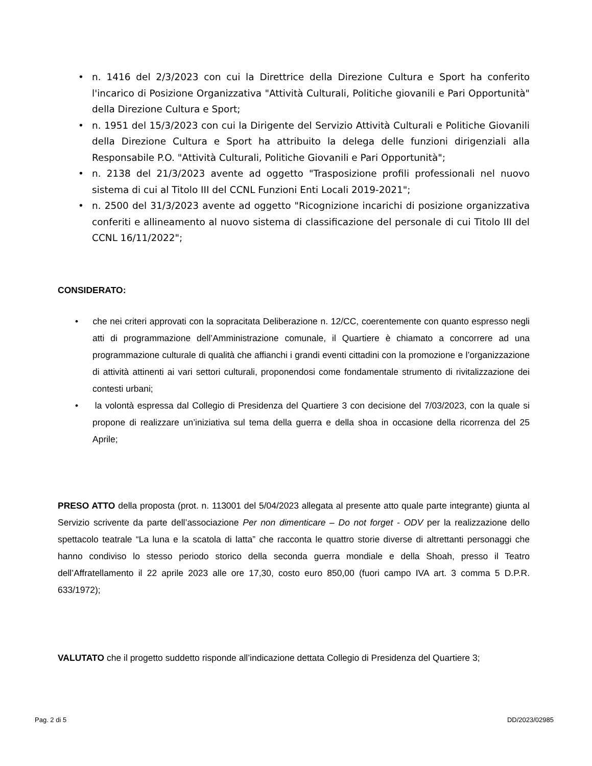• n. 1416 del 2/3/2023 con cui la Direttrice della Direzione Cultura e Sport ha conferito l'incarico di Posizione Organizzativa "Attività Culturali, Politiche giovanili e Pari Opportunità" della Direzione Cultura e Sport;
• n. 1951 del 15/3/2023 con cui la Dirigente del Servizio Attività Culturali e Politiche Giovanili della Direzione Cultura e Sport ha attribuito la delega delle funzioni dirigenziali alla Responsabile P.O. "Attività Culturali, Politiche Giovanili e Pari Opportunità";
• n. 2138 del 21/3/2023 avente ad oggetto "Trasposizione profili professionali nel nuovo sistema di cui al Titolo III del CCNL Funzioni Enti Locali 2019-2021";
• n. 2500 del 31/3/2023 avente ad oggetto "Ricognizione incarichi di posizione organizzativa conferiti e allineamento al nuovo sistema di classificazione del personale di cui Titolo III del CCNL 16/11/2022";
CONSIDERATO:
• che nei criteri approvati con la sopracitata Deliberazione n. 12/CC, coerentemente con quanto espresso negli atti di programmazione dell’Amministrazione comunale, il Quartiere è chiamato a concorrere ad una programmazione culturale di qualità che affianchi i grandi eventi cittadini con la promozione e l’organizzazione di attività attinenti ai vari settori culturali, proponendosi come fondamentale strumento di rivitalizzazione dei contesti urbani;
• la volontà espressa dal Collegio di Presidenza del Quartiere 3 con decisione del 7/03/2023, con la quale si propone di realizzare un’iniziativa sul tema della guerra e della shoa in occasione della ricorrenza del 25 Aprile;
PRESO ATTO della proposta (prot. n. 113001 del 5/04/2023 allegata al presente atto quale parte integrante) giunta al Servizio scrivente da parte dell’associazione Per non dimenticare – Do not forget - ODV per la realizzazione dello spettacolo teatrale “La luna e la scatola di latta” che racconta le quattro storie diverse di altrettanti personaggi che hanno condiviso lo stesso periodo storico della seconda guerra mondiale e della Shoah, presso il Teatro dell’Affratellamento il 22 aprile 2023 alle ore 17,30, costo euro 850,00 (fuori campo IVA art. 3 comma 5 D.P.R. 633/1972);
VALUTATO che il progetto suddetto risponde all’indicazione dettata Collegio di Presidenza del Quartiere 3;
Pag. 2 di 5 DD/2023/02985